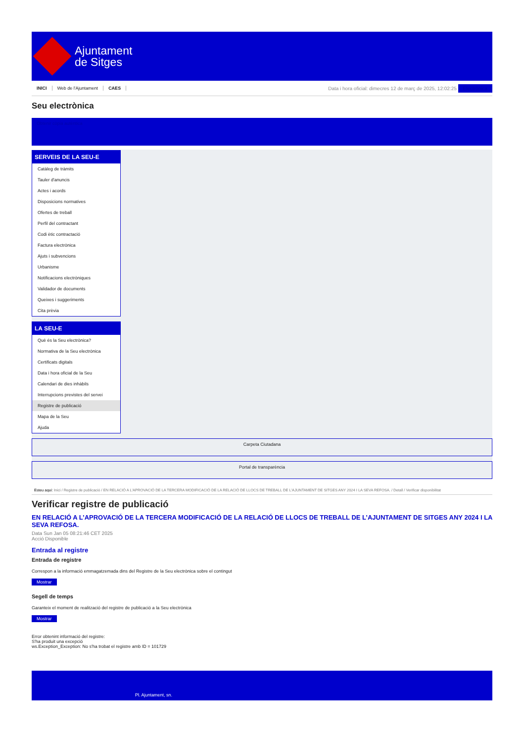Ajuntament
de Sitges
INICI Web de l'Ajuntament CAES
Data i hora oficial: dimecres 12 de març de 2025, 12:02:25 Electrònica
Seu electrònica
Obtenir còpia autèntica
SERVEIS DE LA SEU-E
Catàleg de tràmits
Tauler d'anuncis
Actes i acords
Disposicions normatives
Ofertes de treball
Perfil del contractant
Codi ètic contractació
Factura electrònica
Ajuts i subvencions
Urbanisme
Notificacions electròniques
Validador de documents
Queixes i suggeriments
Cita prèvia
LA SEU-E
Què és la Seu electrònica?
Normativa de la Seu electrònica
Certificats digitals
Data i hora oficial de la Seu
Calendari de dies inhàbils
Interrupcions previstes del servei
Registre de publicació
Mapa de la Seu
Ajuda
Carpeta Ciutadana
Portal de transparència
Esteu aquí: Inici / Registre de publicació / EN RELACIÓ A L'APROVACIÓ DE LA TERCERA MODIFICACIÓ DE LA RELACIÓ DE LLOCS DE TREBALL DE L'AJUNTAMENT DE SITGES ANY 2024 I LA SEVA REFOSA. / Detall / Verificar disponibilitat
Verificar registre de publicació
EN RELACIÓ A L’APROVACIÓ DE LA TERCERA MODIFICACIÓ DE LA RELACIÓ DE LLOCS DE TREBALL DE L’AJUNTAMENT DE SITGES ANY 2024 I LA SEVA REFOSA.
Data Sun Jan 05 08:21:46 CET 2025
Acció Disponible
Entrada al registre
Entrada de registre
Correspon a la informació emmagatzemada dins del Registre de la Seu electrònica sobre el contingut
Mostrar
Segell de temps
Garanteix el moment de realització del registre de publicació a la Seu electrònica
Mostrar
Error obtenint informació del registre:
S'ha produit una excepció
ws.Exception_Exception: No s'ha trobat el registre amb ID = 101729
Pl. Ajuntament, sn.